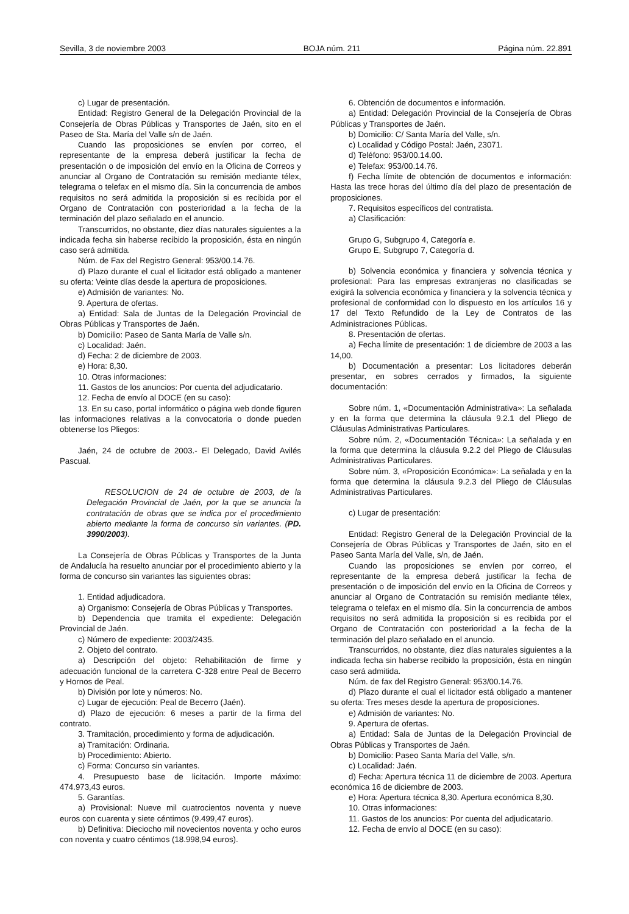Sevilla, 3 de noviembre 2003 BOJA núm. 211 Página núm. 22.891
c) Lugar de presentación.
Entidad: Registro General de la Delegación Provincial de la Consejería de Obras Públicas y Transportes de Jaén, sito en el Paseo de Sta. María del Valle s/n de Jaén.
Cuando las proposiciones se envíen por correo, el representante de la empresa deberá justificar la fecha de presentación o de imposición del envío en la Oficina de Correos y anunciar al Organo de Contratación su remisión mediante télex, telegrama o telefax en el mismo día. Sin la concurrencia de ambos requisitos no será admitida la proposición si es recibida por el Organo de Contratación con posterioridad a la fecha de la terminación del plazo señalado en el anuncio.
Transcurridos, no obstante, diez días naturales siguientes a la indicada fecha sin haberse recibido la proposición, ésta en ningún caso será admitida.
Núm. de Fax del Registro General: 953/00.14.76.
d) Plazo durante el cual el licitador está obligado a mantener su oferta: Veinte días desde la apertura de proposiciones.
e) Admisión de variantes: No.
9. Apertura de ofertas.
a) Entidad: Sala de Juntas de la Delegación Provincial de Obras Públicas y Transportes de Jaén.
b) Domicilio: Paseo de Santa María de Valle s/n.
c) Localidad: Jaén.
d) Fecha: 2 de diciembre de 2003.
e) Hora: 8,30.
10. Otras informaciones:
11. Gastos de los anuncios: Por cuenta del adjudicatario.
12. Fecha de envío al DOCE (en su caso):
13. En su caso, portal informático o página web donde figuren las informaciones relativas a la convocatoria o donde pueden obtenerse los Pliegos:
Jaén, 24 de octubre de 2003.- El Delegado, David Avilés Pascual.
RESOLUCION de 24 de octubre de 2003, de la Delegación Provincial de Jaén, por la que se anuncia la contratación de obras que se indica por el procedimiento abierto mediante la forma de concurso sin variantes. (PD. 3990/2003).
La Consejería de Obras Públicas y Transportes de la Junta de Andalucía ha resuelto anunciar por el procedimiento abierto y la forma de concurso sin variantes las siguientes obras:
1. Entidad adjudicadora.
a) Organismo: Consejería de Obras Públicas y Transportes.
b) Dependencia que tramita el expediente: Delegación Provincial de Jaén.
c) Número de expediente: 2003/2435.
2. Objeto del contrato.
a) Descripción del objeto: Rehabilitación de firme y adecuación funcional de la carretera C-328 entre Peal de Becerro y Hornos de Peal.
b) División por lote y números: No.
c) Lugar de ejecución: Peal de Becerro (Jaén).
d) Plazo de ejecución: 6 meses a partir de la firma del contrato.
3. Tramitación, procedimiento y forma de adjudicación.
a) Tramitación: Ordinaria.
b) Procedimiento: Abierto.
c) Forma: Concurso sin variantes.
4. Presupuesto base de licitación. Importe máximo: 474.973,43 euros.
5. Garantías.
a) Provisional: Nueve mil cuatrocientos noventa y nueve euros con cuarenta y siete céntimos (9.499,47 euros).
b) Definitiva: Dieciocho mil novecientos noventa y ocho euros con noventa y cuatro céntimos (18.998,94 euros).
6. Obtención de documentos e información.
a) Entidad: Delegación Provincial de la Consejería de Obras Públicas y Transportes de Jaén.
b) Domicilio: C/ Santa María del Valle, s/n.
c) Localidad y Código Postal: Jaén, 23071.
d) Teléfono: 953/00.14.00.
e) Telefax: 953/00.14.76.
f) Fecha límite de obtención de documentos e información: Hasta las trece horas del último día del plazo de presentación de proposiciones.
7. Requisitos específicos del contratista.
a) Clasificación:
Grupo G, Subgrupo 4, Categoría e.
Grupo E, Subgrupo 7, Categoría d.
b) Solvencia económica y financiera y solvencia técnica y profesional: Para las empresas extranjeras no clasificadas se exigirá la solvencia económica y financiera y la solvencia técnica y profesional de conformidad con lo dispuesto en los artículos 16 y 17 del Texto Refundido de la Ley de Contratos de las Administraciones Públicas.
8. Presentación de ofertas.
a) Fecha límite de presentación: 1 de diciembre de 2003 a las 14,00.
b) Documentación a presentar: Los licitadores deberán presentar, en sobres cerrados y firmados, la siguiente documentación:
Sobre núm. 1, «Documentación Administrativa»: La señalada y en la forma que determina la cláusula 9.2.1 del Pliego de Cláusulas Administrativas Particulares.
Sobre núm. 2, «Documentación Técnica»: La señalada y en la forma que determina la cláusula 9.2.2 del Pliego de Cláusulas Administrativas Particulares.
Sobre núm. 3, «Proposición Económica»: La señalada y en la forma que determina la cláusula 9.2.3 del Pliego de Cláusulas Administrativas Particulares.
c) Lugar de presentación:
Entidad: Registro General de la Delegación Provincial de la Consejería de Obras Públicas y Transportes de Jaén, sito en el Paseo Santa María del Valle, s/n, de Jaén.
Cuando las proposiciones se envíen por correo, el representante de la empresa deberá justificar la fecha de presentación o de imposición del envío en la Oficina de Correos y anunciar al Organo de Contratación su remisión mediante télex, telegrama o telefax en el mismo día. Sin la concurrencia de ambos requisitos no será admitida la proposición si es recibida por el Organo de Contratación con posterioridad a la fecha de la terminación del plazo señalado en el anuncio.
Transcurridos, no obstante, diez días naturales siguientes a la indicada fecha sin haberse recibido la proposición, ésta en ningún caso será admitida.
Núm. de fax del Registro General: 953/00.14.76.
d) Plazo durante el cual el licitador está obligado a mantener su oferta: Tres meses desde la apertura de proposiciones.
e) Admisión de variantes: No.
9. Apertura de ofertas.
a) Entidad: Sala de Juntas de la Delegación Provincial de Obras Públicas y Transportes de Jaén.
b) Domicilio: Paseo Santa María del Valle, s/n.
c) Localidad: Jaén.
d) Fecha: Apertura técnica 11 de diciembre de 2003. Apertura económica 16 de diciembre de 2003.
e) Hora: Apertura técnica 8,30. Apertura económica 8,30.
10. Otras informaciones:
11. Gastos de los anuncios: Por cuenta del adjudicatario.
12. Fecha de envío al DOCE (en su caso):